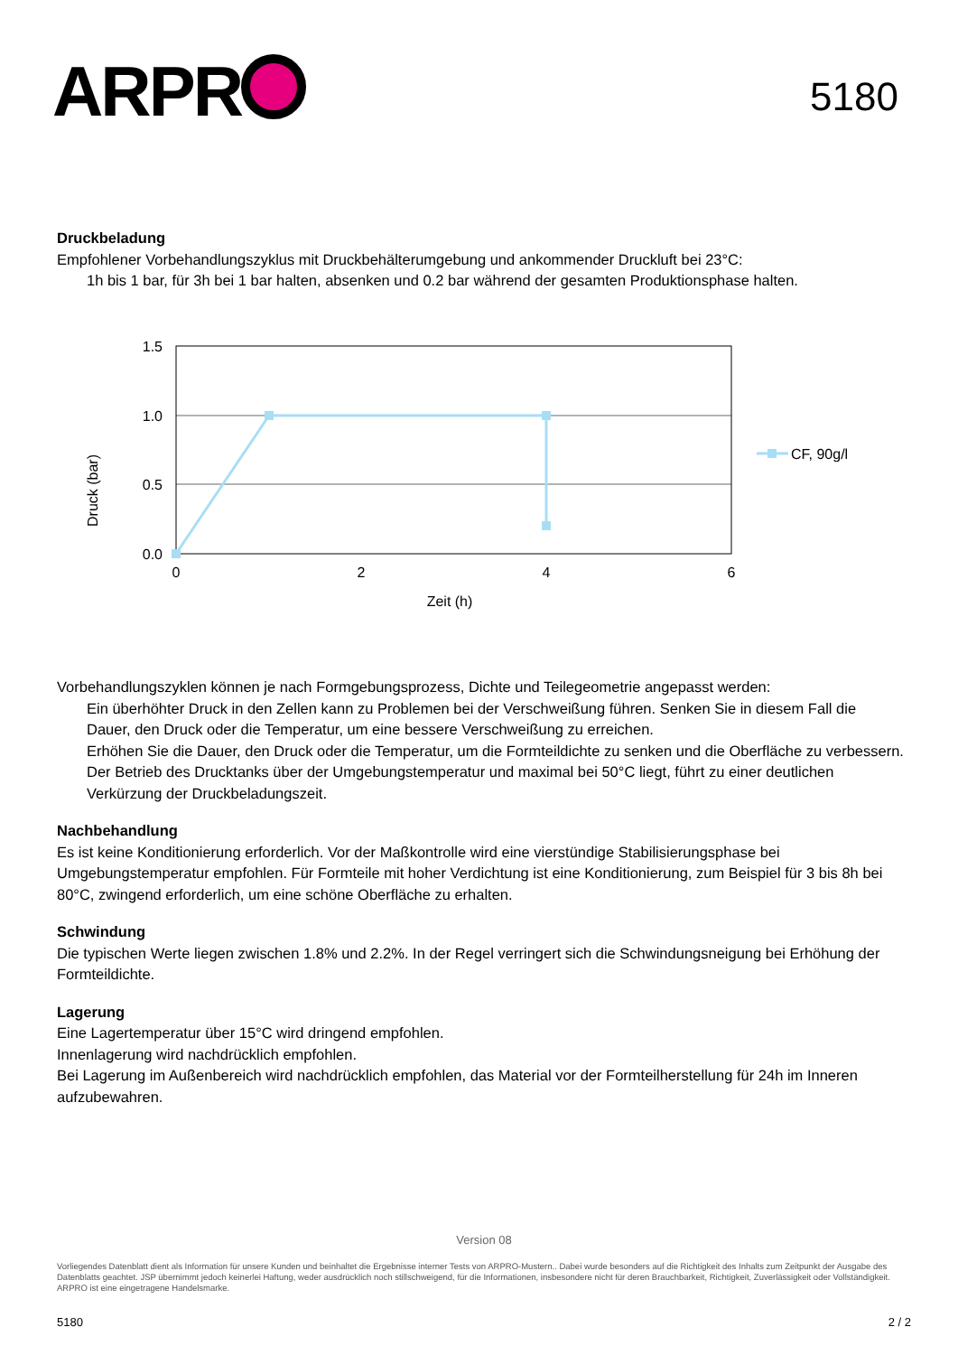ARPR
5180
Druckbeladung
Empfohlener Vorbehandlungszyklus mit Druckbehälterumgebung und ankommender Druckluft bei 23°C:
1h bis 1 bar, für 3h bei 1 bar halten, absenken und 0.2 bar während der gesamten Produktionsphase halten.
1.5
1.0
0.5
0.0
0
2
4
6
Zeit (h)
Druck (bar)
CF, 90g/l
Vorbehandlungszyklen können je nach Formgebungsprozess, Dichte und Teilegeometrie angepasst werden:
Ein überhöhter Druck in den Zellen kann zu Problemen bei der Verschweißung führen. Senken Sie in diesem Fall die Dauer, den Druck oder die Temperatur, um eine bessere Verschweißung zu erreichen.
Erhöhen Sie die Dauer, den Druck oder die Temperatur, um die Formteildichte zu senken und die Oberfläche zu verbessern.
Der Betrieb des Drucktanks über der Umgebungstemperatur und maximal bei 50°C liegt, führt zu einer deutlichen Verkürzung der Druckbeladungszeit.
Nachbehandlung
Es ist keine Konditionierung erforderlich. Vor der Maßkontrolle wird eine vierstündige Stabilisierungsphase bei Umgebungstemperatur empfohlen. Für Formteile mit hoher Verdichtung ist eine Konditionierung, zum Beispiel für 3 bis 8h bei 80°C, zwingend erforderlich, um eine schöne Oberfläche zu erhalten.
Schwindung
Die typischen Werte liegen zwischen 1.8% und 2.2%. In der Regel verringert sich die Schwindungsneigung bei Erhöhung der Formteildichte.
Lagerung
Eine Lagertemperatur über 15°C wird dringend empfohlen.
Innenlagerung wird nachdrücklich empfohlen.
Bei Lagerung im Außenbereich wird nachdrücklich empfohlen, das Material vor der Formteilherstellung für 24h im Inneren aufzubewahren.
Version 08
Vorliegendes Datenblatt dient als Information für unsere Kunden und beinhaltet die Ergebnisse interner Tests von ARPRO-Mustern.. Dabei wurde besonders auf die Richtigkeit des Inhalts zum Zeitpunkt der Ausgabe des Datenblatts geachtet. JSP übernimmt jedoch keinerlei Haftung, weder ausdrücklich noch stillschweigend, für die Informationen, insbesondere nicht für deren Brauchbarkeit, Richtigkeit, Zuverlässigkeit oder Vollständigkeit. ARPRO ist eine eingetragene Handelsmarke.
5180 2 / 2